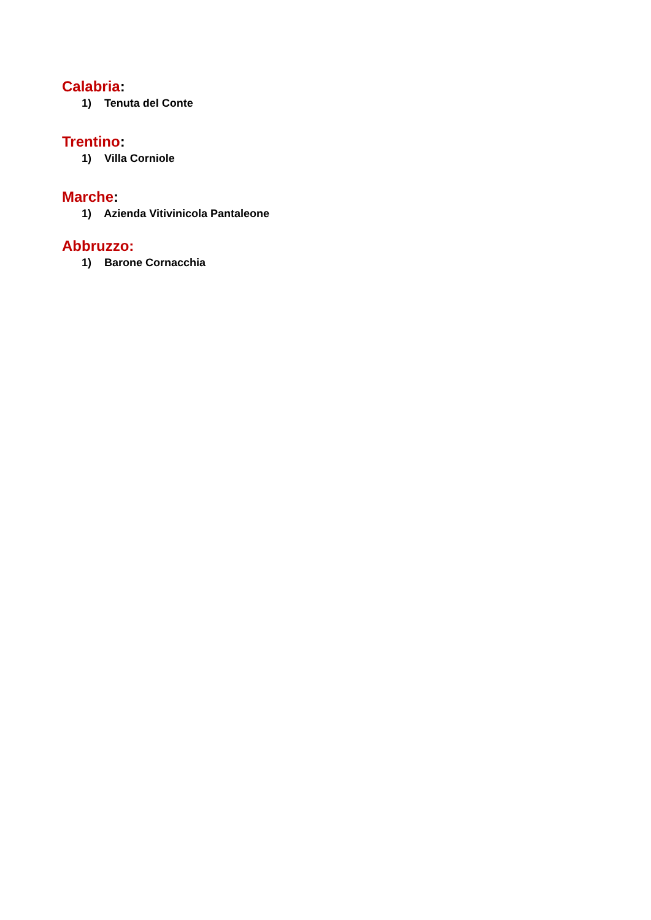Calabria:
1) Tenuta del Conte
Trentino:
1) Villa Corniole
Marche:
1) Azienda Vitivinicola Pantaleone
Abbruzzo:
1) Barone Cornacchia